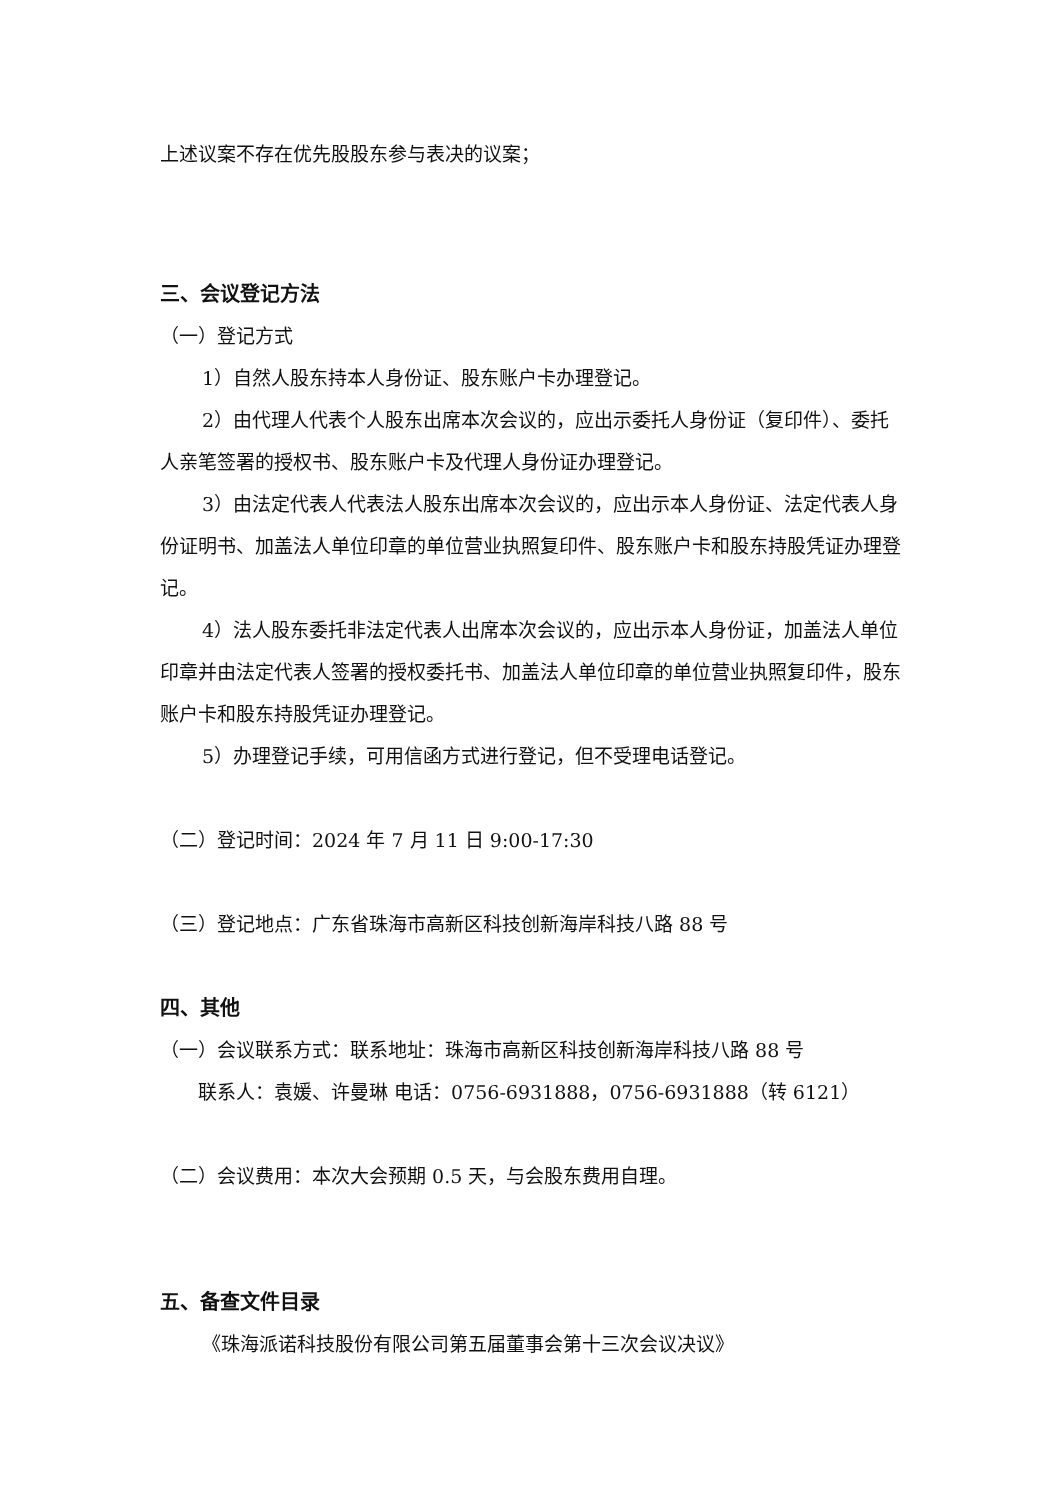上述议案不存在优先股股东参与表决的议案；
三、会议登记方法
（一）登记方式
1）自然人股东持本人身份证、股东账户卡办理登记。
2）由代理人代表个人股东出席本次会议的，应出示委托人身份证（复印件）、委托人亲笔签署的授权书、股东账户卡及代理人身份证办理登记。
3）由法定代表人代表法人股东出席本次会议的，应出示本人身份证、法定代表人身份证明书、加盖法人单位印章的单位营业执照复印件、股东账户卡和股东持股凭证办理登记。
4）法人股东委托非法定代表人出席本次会议的，应出示本人身份证，加盖法人单位印章并由法定代表人签署的授权委托书、加盖法人单位印章的单位营业执照复印件，股东账户卡和股东持股凭证办理登记。
5）办理登记手续，可用信函方式进行登记，但不受理电话登记。
（二）登记时间：2024 年 7 月 11 日 9:00-17:30
（三）登记地点：广东省珠海市高新区科技创新海岸科技八路 88 号
四、其他
（一）会议联系方式：联系地址：珠海市高新区科技创新海岸科技八路 88 号
联系人：袁媛、许曼琳 电话：0756-6931888，0756-6931888（转 6121）
（二）会议费用：本次大会预期 0.5 天，与会股东费用自理。
五、备查文件目录
《珠海派诺科技股份有限公司第五届董事会第十三次会议决议》